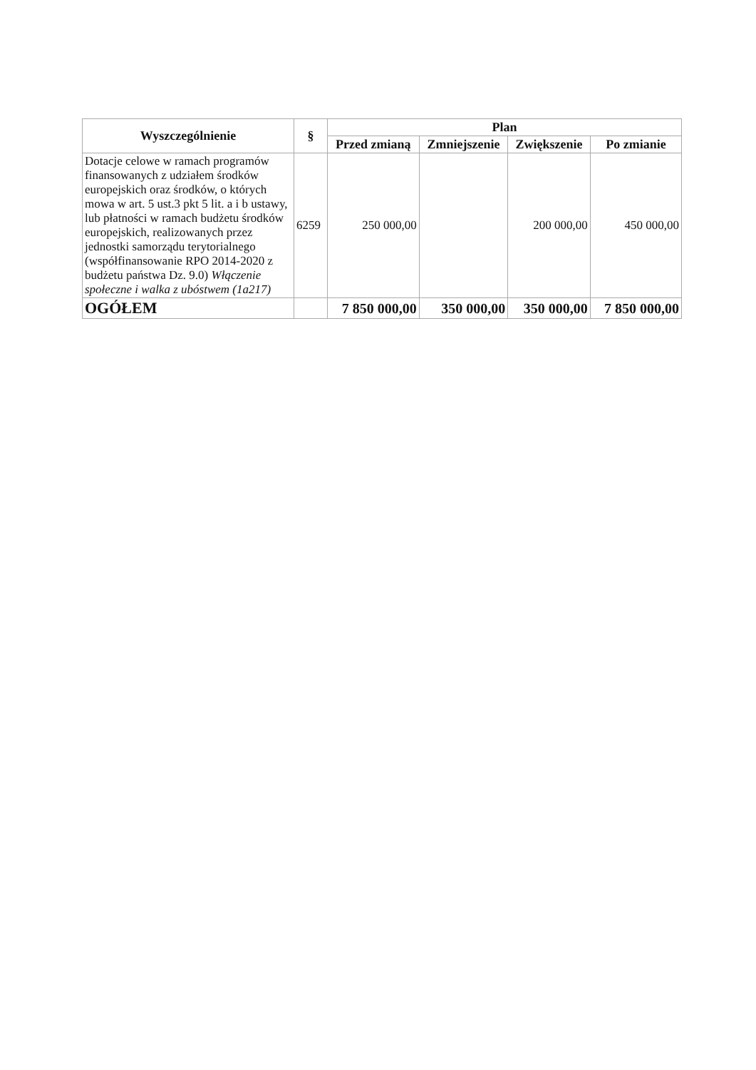| Wyszczególnienie | § | Plan | | | |
| --- | --- | --- | --- | --- | --- |
| | | Przed zmianą | Zmniejszenie | Zwiększenie | Po zmianie |
| Dotacje celowe w ramach programów finansowanych z udziałem środków europejskich oraz środków, o których mowa w art. 5 ust.3 pkt 5 lit. a i b ustawy, lub płatności w ramach budżetu środków europejskich, realizowanych przez jednostki samorządu terytorialnego (współfinansowanie RPO 2014-2020 z budżetu państwa Dz. 9.0) Włączenie społeczne i walka z ubóstwem (1a217) | 6259 | 250 000,00 | | 200 000,00 | 450 000,00 |
| OGÓŁEM | | 7 850 000,00 | 350 000,00 | 350 000,00 | 7 850 000,00 |